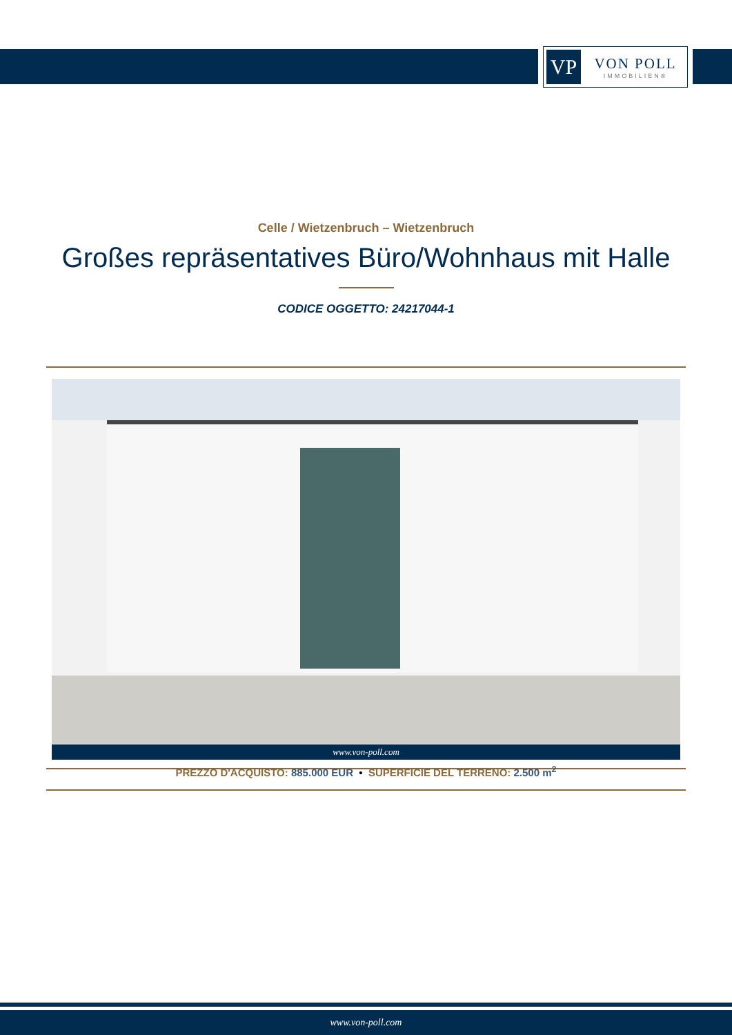VP
VON POLL
IMMOBILIEN®
Celle / Wietzenbruch – Wietzenbruch
Großes repräsentatives Büro/Wohnhaus mit Halle
CODICE OGGETTO: 24217044-1
www.von-poll.com
PREZZO D'ACQUISTO: 885.000 EUR • SUPERFICIE DEL TERRENO: 2.500 m<sup>2</sup>
www.von-poll.com